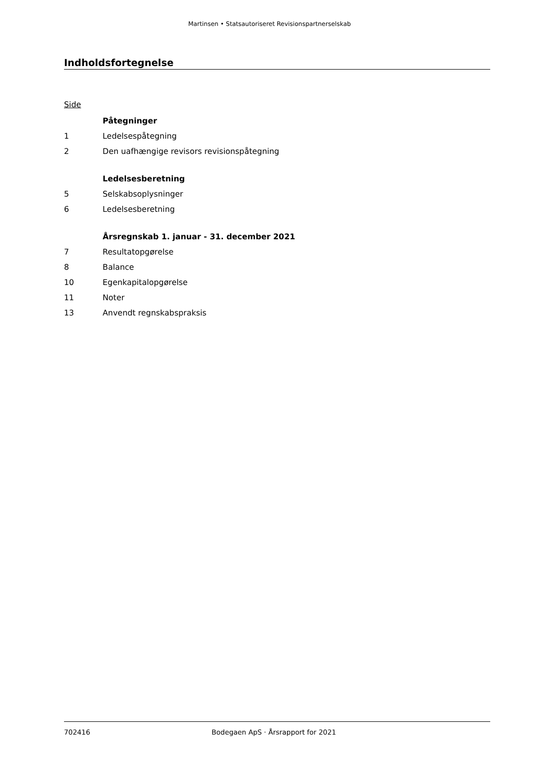Martinsen • Statsautoriseret Revisionspartnerselskab
Indholdsfortegnelse
Side
| | Påtegninger |
| 1 | Ledelsespåtegning |
| 2 | Den uafhængige revisors revisionspåtegning |
| | Ledelsesberetning |
| 5 | Selskabsoplysninger |
| 6 | Ledelsesberetning |
| | Årsregnskab 1. januar - 31. december 2021 |
| 7 | Resultatopgørelse |
| 8 | Balance |
| 10 | Egenkapitalopgørelse |
| 11 | Noter |
| 13 | Anvendt regnskabspraksis |
702416 Bodegaen ApS · Årsrapport for 2021